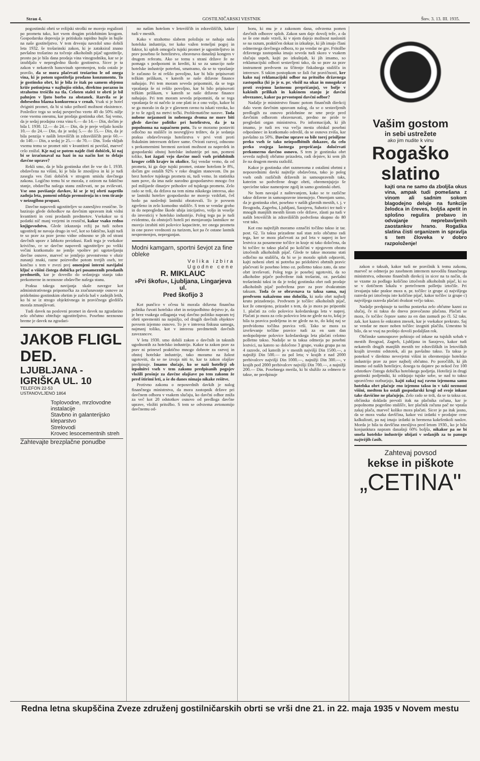Stran 4. GOSTILNIČARSKI VESTNIK Štev. 3. 13. III. 1935.
pogostinski obrti se režijski stroški ne morejo regulirati po prometu tako, kot vsem drugim pridobitnim krogom. Gospodarska depresija je pritiskala rapidno hujše in hujše na naše gostiteljstvo. V tem drvenju navzdol smo dobili leta 1932. še trošarinski zakon, ki je zataksiral znano pavšalno trošarino za točenje alkoholnih pijač ugostitelje, prosto pa je bila dana prodaja vina vinogradniku, kar se je izrabljalo v nepregledno škodo gostinstva. Sicer je ta zakon v nekaterih banovinah spremenjen, toda ostalo je pravilo, da se mora plačevati trošarino le od onega vina, ki je potom ugostitelja prodano konzumentu. To je gostinsko obrt, ki je bila že itak po samem objemu križe potisnjena v najhujšo stisko, direktno porazno in strahotno treščilo na tla. Celoten stalež te obrti je bil pahnjen v ljuto borbo za obstanek. Razvila se je dobesedno blazna konkurenca v cenah. Vsak si je hotel dvigniti promet, da bi si tako priboril možnost eksistence. Posledice tega so sedaj povprečno vzeto 40 do 50% nižje cene vsemu onesmu, kar prodaja gostinska obrt. Saj vemo, da je sedaj prodajna cena vinu 6.— do 14.— Din, dočim je bila l. 1930. 12.— do 24.— Din, da je preje veljalo kosilo 10.— do 24.— Din, da je sedaj 5.— do 15.— Din, da je bila penzija v naših letoviščih in zdraviliščih preje 60.— do 140.— Din, a sedaj je 25.— do 70.— Din. Toda vkljub vsemu temu se promet niti v kvantiteti ni povišal, marveč celo znižal. Kje naj se potem najde čisti dobiček, ki naj bi se izračunaval na bazi in na način kot to delajo davčne uprave?
Rekli smo, da je bila gostinska obrt že vse do l. 1930. obdavčena na višini, ki je bila še znosljiva in ki je tudi zasegla ves čisti dobiček v strogem smislu davčnega zakona. Logično temu bi se morala, z ozirom na faktično stanje, obdavčba našega stanu zniževati, ne pa zviševati. Vse ono povišanje davkov, ki se je tej obrti naprtilo zadnja leta, pomeni oddajo premoženja in s tem tiranje v neizogibno propast.
Davčne napovedi ugostiteljev so zanesljivo resnične. Te bazirajo glede dohodkov na davčnim upravam itak vidni kvantiteti in ceni prodanih predmetov. Vsekakor so ti podatki nič manj verjetni in resnični, kakor vsako redno knjigovodstvo. Glede izkazanja režij pa tudi noben ugostitelj ne navaja drugo in več, kot so faktično, kajti tudi te so prav za prav javno vidne odnosno se jih od strani davčnih uprav z lahkoto preizkusi. Radi tega je vsekakor krivično, ce se davčne napovedi ugostiteljev po veliki večini kratkomalo ne jemlje vpoštev pri ugotavljanju davčne osnove, marveč se jemljejo prvenstveno v obzir zunanji znaki, razne poizvedbe potom tretjih oseb, ter končno s tem v zvezi prej omenjeni interni navijalni ključ o višini čistega dobička pri posameznih prodanih predmetih, kar je dovedlo do sedanjega stanja tako prekomerne in neznosne obdavčbe našega stanu.
Praksa takega navijanja skale navzgor kot administrativnega pripomočka za zračunavanje osnove za pridobnino gostinskim obrtim je začela baš v zadnjih letih, ko bi se iz strogo objektivnega in pravičnega gledišča morala zmanjševati.
Tudi davek na poslovni promet in davek na zgradarino zelo občutno obtežuje ugostiteljstvo. Posebno neznosno breme je davek na zgradari-
JAKOB FLIGL DED.
LJUBLJANA - IGRIŠKA UL. 10
TELEFON 22-53
USTANOVLJENO 1864
Toplovodne, mrzlovodne instalacije
Stavbno in galanterijsko kleparstvo
Strelovodi
Krovec lesocementnih streh
Zahtevajte brezplačne ponudbe
no našim hotelom v letoviščih in zdraviliščih, kakor tudi v mestih.
Kako v strahotno slabem položaju se nahaja naša hotelska industrija, ter kako važen temeljni pogoj in faktor, ki sploh omogoča tujski promet je ugostiteljstvo in prav posebno še hotelirstvo, obravnava današnji kongres v drugem referatu. Ako se temu s strani države že ne pomaga s podporami in krediti, ki so za sanacijo naše hotelske industrije potrebni, smatramo, da se to vprašanje le začasno še ni rešilo povoljno, kar bi bilo pripisovati težkim prilikam, v katerih se naše državne finance nahajajo. Pri tem moram seveda pripomniti, da se tega vprašanja še ni rešilo povoljno, kar bi bilo pripisovati težkim prilikam, v katerih se naše državne finance nahajajo. Pri tem moram seveda pripomniti, da se tega vprašanja še ni načelo iz one plati in z ono voljo, kakor bi se ga moralo in da je v glavnem ravno tu iskati vzroka, ko je to še zgolj na mrtvi točki. Problematične narave. Toda nobene nejasnosti in nobenega dvoma ne more biti glede davčne politike pri hotelirstvu, da je ta popolnoma na napačnem potu. Tu se moramo postaviti odločno na stališče in neovrgljivo trditev, da je sedanja praksa obdavčevanja hotelirstva v prvi vrsti proti fiskalnim interesom države same. Ovirati razvoj, odnosno s prekomernimi bremeni zavirati možnost za napredek in gospodarski obstoj hotelske industrije pri nas, pomeni toliko, kot žagati vejo davčne moči vseh pridobitnih krogov celih krajev in okolice. Saj vendar vemo, da od prometa, ki ga daje tujski promet, ostane hotelom le 8%, dočim gre ostalih 92% v roke drugim stanovom. Da pa brez hotelov tujskega prometa ni, tudi vemo. In statistika nam pove, da ima naše narodno gospodarstvo mnogo čez pol milijarde dinarjev prihodov od tujskega prometa. Zelo rado se trdi, da država na tem nima nikakega interesa, ako se lastniki hotelov gospodarsko ne morejo vzdržati, češ bodo pa naslednji lastniki obratovali. To je povsem zgrešeno in zelo komodno stališče. S tem se vendar grobo in do nepregledne škode ubija inicijativo, voljo in veselje do investicij v hotelsko industrijo. Poleg tega pa je tudi evidentno, da obstoječi hoteli pri menjavanju lastnikov ne morejo izrabiti niti polovice kapacitete, ter onega prometa in one prave vrednosti za turizem, kot pa če ostane lastnik nespremenjen, nepreganjan.
Modni kamgarn, sportni ševjot za fine obleke
Velika izbira
Ugodne cene
R. MIKLAUC
»Pri škofu«, Ljubljana, Lingarjeva ul.
Pred škofijo 3
Kot punčico v očesu bi morala državna finančna politika čuvati hotelsko obrt in neizpodbitno dejstvo je, da je brez vsakega odlaganja vsaj davčno politiko napram tej obrti spremeniti na najnižjo, od drugih davčnih objektov povsem izjemno osnovo. To je v interesu fiskusa samega, najmanj toliko, kot v interesu predmetnih davčnih zavezancev.
V letu 1930. smo dobili zakon o davčnih in taksnih ugodnostih za hotelsko industrijo. Kakor ta zakon prav za prav ni prinesel praktično mnogo dobrote za razvoj in obstoj hotelske industrije, tako moramo na žalost ugotoviti, da se ne izvaja niti to, kar ta zakon olajšav predpisuje. Imamo slučaje, ko se naši hotelirji ob izpolnitvi vseh v tem zakonu predpisanih pogojev vložili prošnje za davčne olajšave po tem zakonu že pred štirimi leti, a še do danes nimajo nikake rešitve.
Protivno zakonu o neposrednih davkih je nalog finančnega ministrstva, da mora zastopnik države pri davčnem odboru v vsakem slučaju, ko davčni odbor zniža za več kot 20 odstotkov osnovo od predloga davčne uprave, vložiti pritožbo. S tem se odvzema avtonomijo davčnemu od-
boru, ki mu je z zakonom dana, odvzema pomen davčnih odborov sploh. Zakon sam daje dovolj teže, a da se še one male vrzeli, ki v njem dajejo možnost nasloniti se na razum, praktičen dokaz in izkušnje, ki jih imajo člani odmernega davčnega odbora, to pa vendar ne gre. Pritožbe državnega zastopnika imajo seveda tudi skoro v vsakem slučaju uspeh, kajti po izkušnjah, ki jih imamo, so reklamacijski odbori sestavljeni tako, da so prav za prav instrument predvsem za ščitenje fiskalnega stališča in interesov. S takim postopkom se žali čut pravičnosti, ker kako naj reklamacijski odbor na pritožbo državnega zastopnika (ki jo je n. pr. vložil na ukaz in mnogokrat proti svojemu lastnemu prepričanju), ve bolje v kakšnih prilikah in kakšnem stanju je davčni obvezanec, kakor pa prvostopni davčni odbor?
Nadalje je ministrstvo financ potom finančnih direkcij dalo vsem davčnim upravam nalog, da se o sestavljenih predlogih za osnovo pridobnine ne sme preje pred davčnim odborom obravnavati, predno ne pride te pregledati organ ministrstva. Po informacijah, ki jih imamo, je tudi res vsa večja mesta obiskal posebni odposlanec in kratkomalo odredil, da se osnova zviša, kar pavšalno za 50%. Davčne uprave so bile torej prisiljene preko vseh še tako neizpodbitnih dokazov, da celo preko svojega lastnega prepričanja določevati prekomerno davčno osnovo. S tem je gostinska obrt seveda najbolj občutno prizadeta, radi dejstev, ki sem jih že na drugem mestu razložil.
Kakor je gostinska obrt razmeroma z ostalimi obrtmi z neposrednimi davki najtežje obdavčena, tako jo poleg vseh onih različnih državnih in samoupravnih taks, katerim so podvržene druge obrti, obremenjujejo še specielne takse namenjene zgolj in samo gostinski obrti.
Ne bom navajal z naštevanjem, kako se te različne takse državne in samoupravne imenujejo. Omenjam samo, da je gostinska obrt, posebno v naših glavnih mestih, t. j. v Beogradu, Zagrebu, Ljubljani, Sarajevu, Subotici ter tudi v mnogih manjših mestih širom cele države, zlasti pa tudi v naših letoviščih in zdraviliščih podvržena skupno do 80 vrst taks.
Kot eno najtežjih moramo označiti točilno takso iz tar. post. 62. Ta taksa prizadene naš stan zelo občutno radi tega, ker se mora plačevati za pol leta v naprej in ker lestvica za posamezne točilce in kraje ni tako določena, da bi točilec to takso plačal po količini v njegovem obratu iztočenih alkoholnih pijač. Glede te takse moramo stati odločno na stališču, da bi se jo moralo sploh odpraviti, kajti nobeni obrti ni potreba po pridobitvi obrtnih pravic plačevati še posebno letno oz. polletno takso zato, da sme obrt izvrševati. Poleg tega je posebej ugotoviti, da so alkoholne pijače podvržene itak trošarini, oz. pavšalni trošarinski taksi in da je tedaj gostinska obrt radi prodaje alkoholnih pijač podvržena prav za prav dvakratnim taksam. Toda če se obravnava ta taksa sama, naj predvsem nakažemo ono določila, ki našo obrt najbolj kruto prizadenejo. Predvsem je točilec alkoholnih pijač, kot že omenjeno, prizadet s tem, da jo mora po pripombi 1. plačati za celo polovico koledarskega leta v naprej. Plačati jo mora za celo polovico leta ne glede na to, kdaj je bila ta pravica podeljena in ne glede na to, do kdaj naj se predvidoma točilna pravica vrši. Tako se mora za izvrševanje točilne pravice tudi za en sam dan nedopolnjene polovice koledarskega leta plačati celotno polletno takso. Nadalje se ta taksa odmerja po posebni lestvici, na katero so določene 3 grupe, vsaka grupa pa na 4 razrede, od katerih je v mestih najvišji Din 1500.—, a najnižji Din 500.— za pol leta; v krajih z nad 2000 prebivalcev najvišji Din 1000.—, najnižji Din 300.—, v krajih pod 2000 prebivalcev najvišji Din 700.—, a najnižji 200.— Din. Posebnega merila, ki bi služilo za odmero te takse, ne predpisuje
Vašim gostom
in sebi ustrežete
ako jim nudite k vinu
Rogaško
slatino
kajti ona ne samo da zboljša okus vina, ampak tudi pomešana z vinom ali sadnim sokom blagodejno deluje na funkcije želodca in čreves, boljša apetit in splošno regulira prebavo in odvajanje neprebavljenih zaostankov hrano. Rogaška slatina čisti organizem in spravlja s tem človeka v dobro razpoloženje!
zakon o taksah, kakor tudi ne pravilnik k temu zakonu, marveč se odmerja po zasebnem internem navodilu finančnega ministrstva, odnosno finančnih direkcij in sicer na ta način, da se vzame za podlago količino iztočenih alkoholnih pijač, ki so se v dotičnem lokalu v pretečenem polletju iztočile. Pri izvajanju take prakse mora n. pr. točilec iz grupe a) najvišjega razreda pri iztočenju iste količine pijač, kakor točilec iz grupe c) najvišjega razreda plačati dvakrat večjo takso.
Nadalje predpisuje ta tarifna postavka zelo občutne kazni za slučaj, če ni taksa do dneva pravočasno plačana. Plačati se mora, če točilec čeprav samo za en dan zamudi po čl. 52 taks. zak. kot kazen še enkraten znesek, kar je vsekakor prekruto. Saj se vendar ne more noben točilec izogniti plačilu. Umestno bi bilo, da se vsaj na prošnjo dovoli podaljšan rok.
Občinske samouprave pobirajo od inkase na tujskih sobah v mestih Beograd, Zagreb, Ljubljana in Sarajevo, kakor tudi nekaterih drugih manjših mestih ter zdraviliških in letoviških krajih izvestni odstotek, ali pa pavšalno takso. Ta taksa je ponekod v direktno neverjetni višini in obremenjuje hotelsko industrijo prav za prav najbolj občutno. Po poročilih, ki jih imamo od naših hotelirjev, dosega ta dajatev po nekod čez 100 odstotkov čistega dobička hotelskega podjetja. Hotelirji in drugi gostinski podjetniki, ki oddajajo tujske sobe, se nad to takso upravičeno razburjajo, kajti zakaj naj ravno izjemoma samo hotelska obrt plačuje eno izjemno takso in v taki neznosni višini, medtem ko ostali gospodarski krogi od svoje inkase take davščine ne plačujejo. Zelo rado se trdi, da se ta taksa oz. občinska doklada prevali itak na plačnika računa, kar je popolnoma pogrešno stališče, ker plačnik računa pač ne vpraša zakaj plača, marveč koliko mora plačati. Sicer je pa itak jasno, da se mora vsaka davščina, kakor vsi izdatki v prodajne cene kalkulirati, pa naj imajo izdatki in bremena kakršenkoli naslov. Morda je bila ta davščina znesljiva pred letom 1930., ko je bila konjunktura napram današnji 60% boljša, nikakor pa ne bi smela hotelske industrije ubijati v sedanjih za to panogo najtežjih časih.
Zahtevaj povsod
kekse in piškote
„CETINA"
Redna letna skupščina Zveze združenj gostilničarskih obrti se vrši dne 21. in 22. maja 1935 v Novem mestu